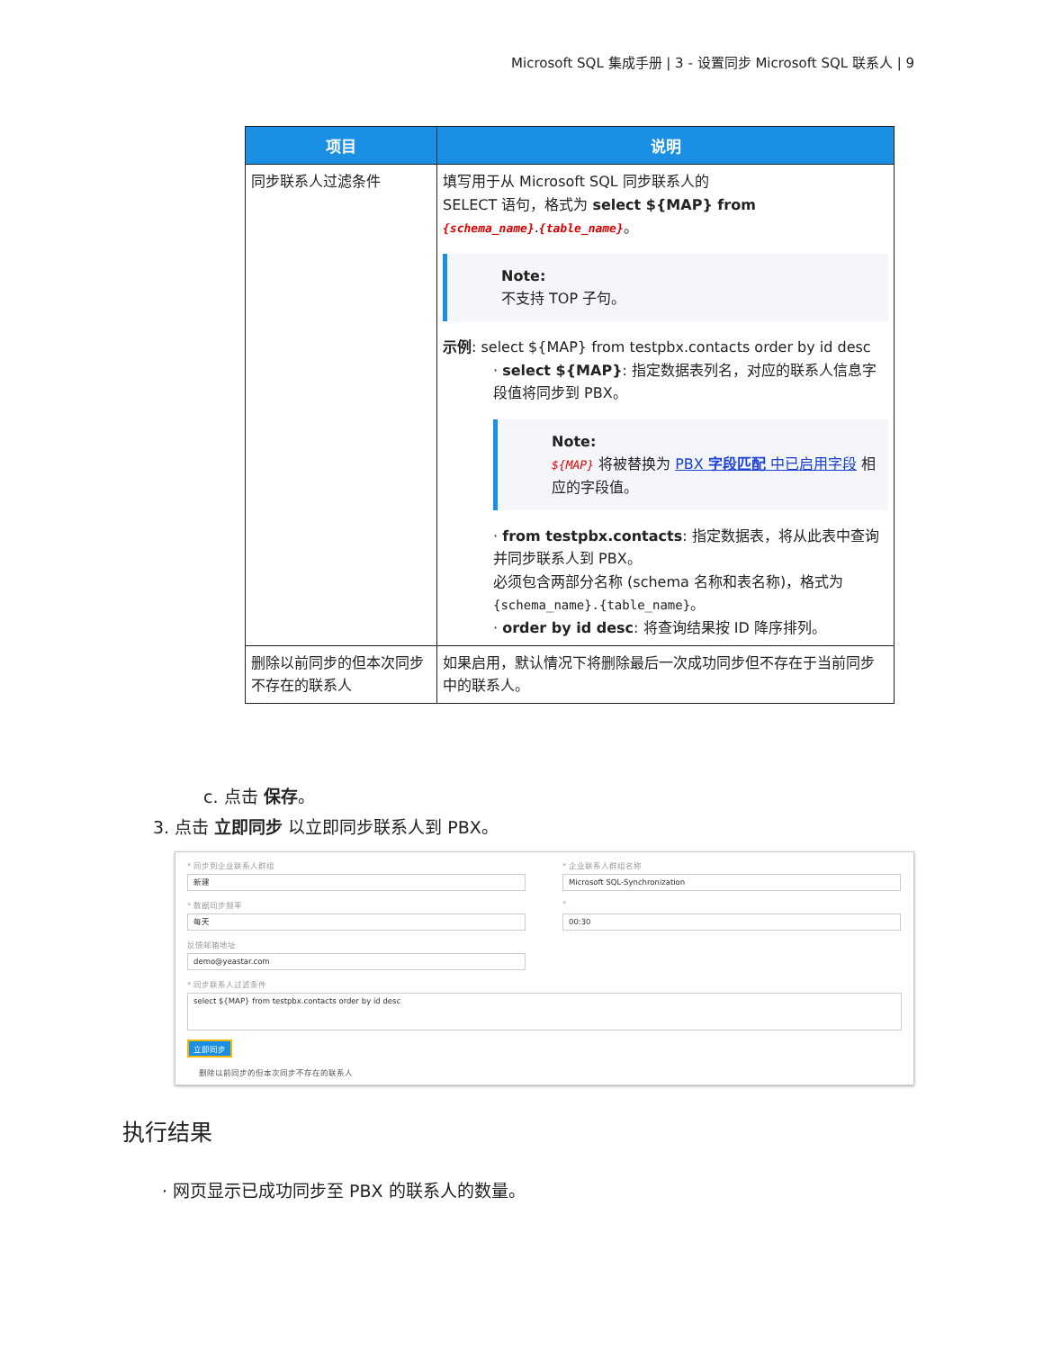Microsoft SQL 集成手册 | 3 - 设置同步 Microsoft SQL 联系人 | 9
| 项目 | 说明 |
| --- | --- |
| 同步联系人过滤条件 | 填写用于从 Microsoft SQL 同步联系人的 SELECT 语句，格式为 select ${MAP} from {schema_name} . {table_name} 。 Note: 不支持 TOP 子句。 示例 : select ${MAP} from testpbx.contacts order by id desc · select ${MAP} : 指定数据表列名，对应的联系人信息字段值将同步到 PBX。 Note: ${MAP} 将被替换为 PBX 字段匹配 中已启用字段 相应的字段值。 · from testpbx.contacts : 指定数据表，将从此表中查询并同步联系人到 PBX。 必须包含两部分名称 (schema 名称和表名称)，格式为 {schema_name}.{table_name} 。 · order by id desc : 将查询结果按 ID 降序排列。 |
| 删除以前同步的但本次同步不存在的联系人 | 如果启用，默认情况下将删除最后一次成功同步但不存在于当前同步中的联系人。 |
c. 点击 保存。
3. 点击 立即同步 以立即同步联系人到 PBX。
* 同步到企业联系人群组
新建
* 企业联系人群组名称
Microsoft SQL-Synchronization
* 数据同步频率
每天
*
00:30
反馈邮箱地址
demo@yeastar.com
* 同步联系人过滤条件
select ${MAP} from testpbx.contacts order by id desc
立即同步
删除以前同步的但本次同步不存在的联系人
执行结果
· 网页显示已成功同步至 PBX 的联系人的数量。